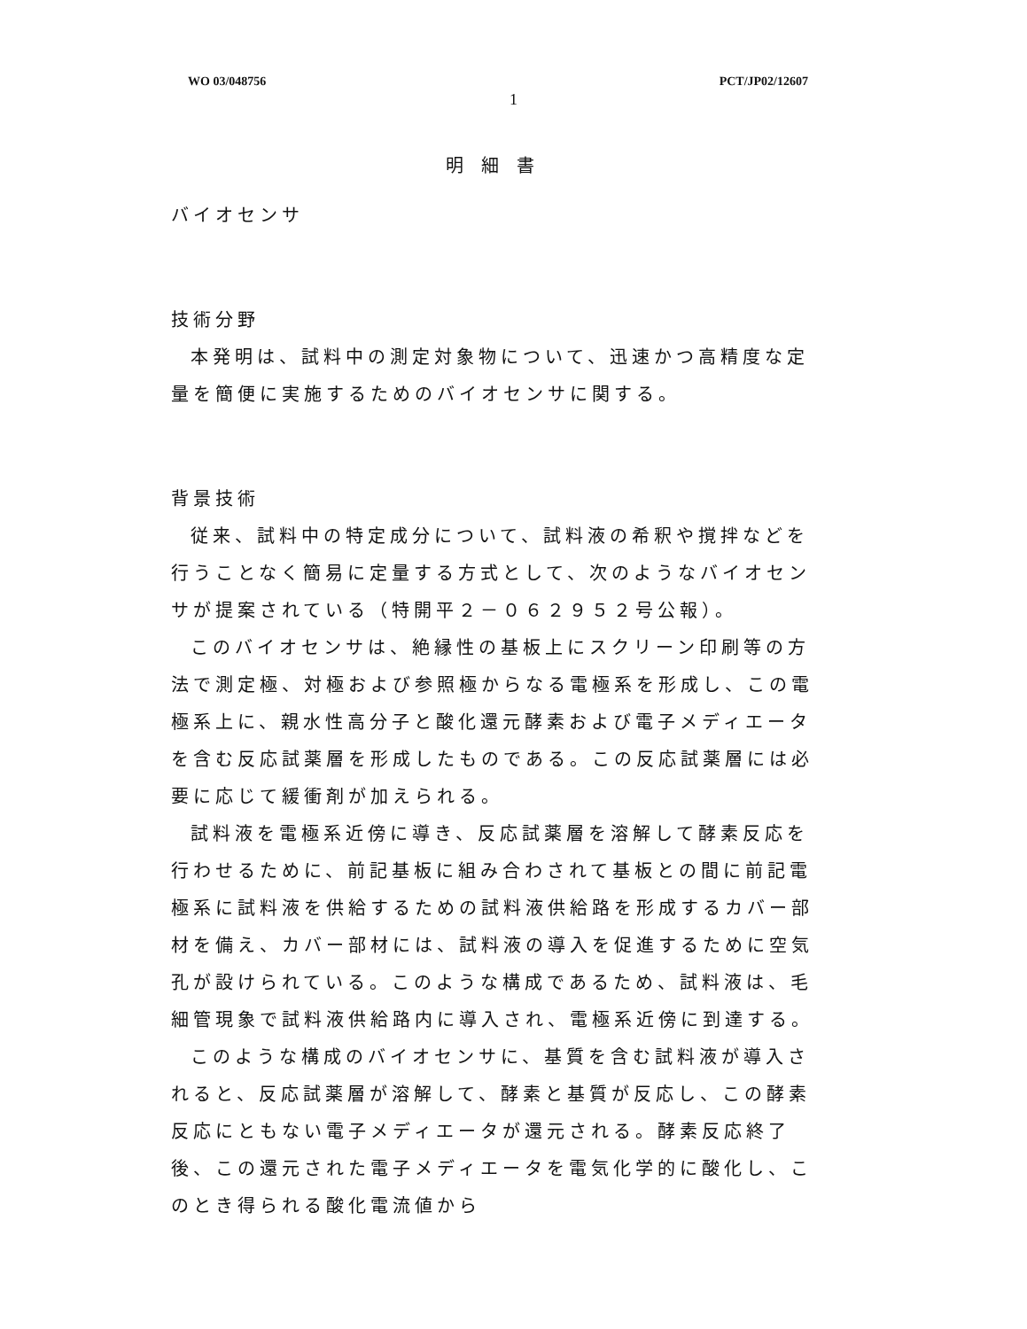WO 03/048756 PCT/JP02/12607
1
明細書
バイオセンサ
技術分野
本発明は、試料中の測定対象物について、迅速かつ高精度な定量を簡便に実施するためのバイオセンサに関する。
背景技術
従来、試料中の特定成分について、試料液の希釈や撹拌などを行うことなく簡易に定量する方式として、次のようなバイオセンサが提案されている（特開平２－０６２９５２号公報）。
このバイオセンサは、絶縁性の基板上にスクリーン印刷等の方法で測定極、対極および参照極からなる電極系を形成し、この電極系上に、親水性高分子と酸化還元酵素および電子メディエータを含む反応試薬層を形成したものである。この反応試薬層には必要に応じて緩衝剤が加えられる。
試料液を電極系近傍に導き、反応試薬層を溶解して酵素反応を行わせるために、前記基板に組み合わされて基板との間に前記電極系に試料液を供給するための試料液供給路を形成するカバー部材を備え、カバー部材には、試料液の導入を促進するために空気孔が設けられている。このような構成であるため、試料液は、毛細管現象で試料液供給路内に導入され、電極系近傍に到達する。
このような構成のバイオセンサに、基質を含む試料液が導入されると、反応試薬層が溶解して、酵素と基質が反応し、この酵素反応にともない電子メディエータが還元される。酵素反応終了後、この還元された電子メディエータを電気化学的に酸化し、このとき得られる酸化電流値から